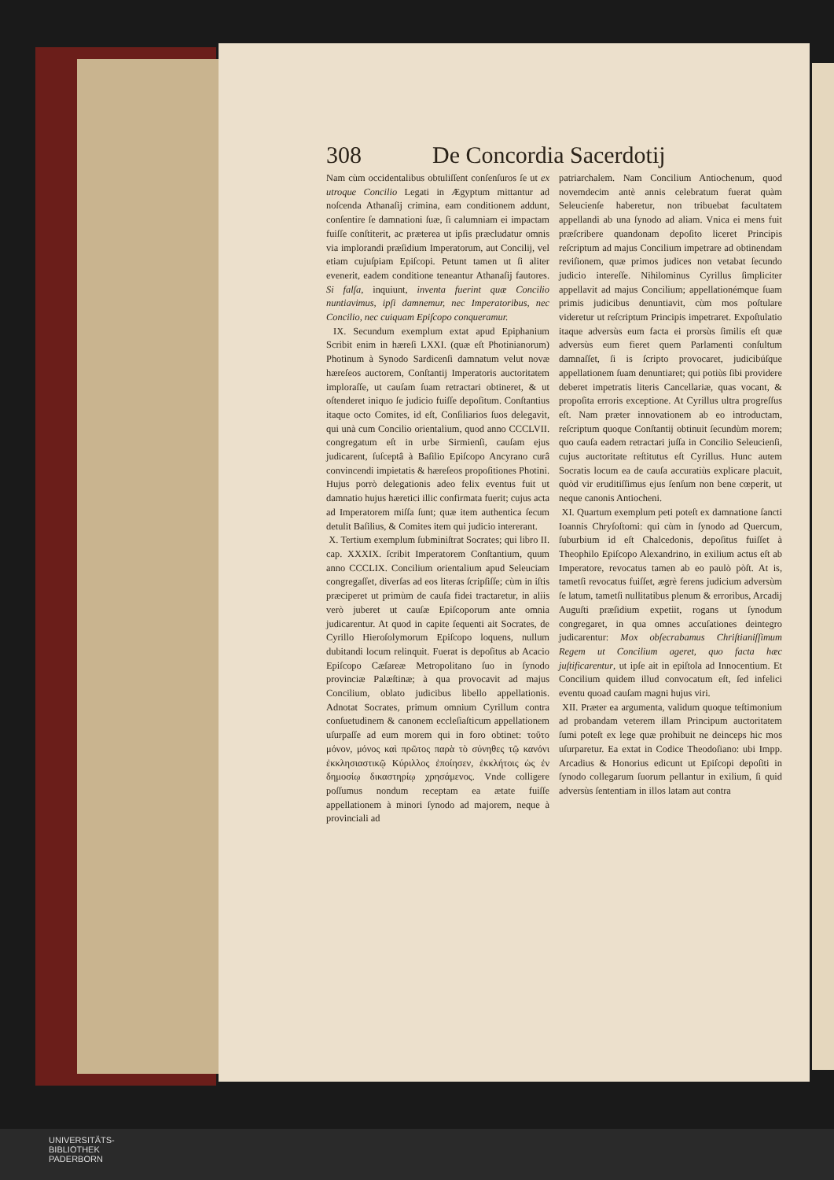308 De Concordia Sacerdotij
Nam cùm occidentalibus obtuliſſent conſenſuros ſe ut ex utroque Concilio Legati in Ægyptum mittantur ad noſcenda Athanaſij crimina, eam conditionem addunt, conſentire ſe damnationi ſuæ, ſi calumniam ei impactam fuiſſe conſtiterit, ac præterea ut ipſis præcludatur omnis via implorandi præſidium Imperatorum, aut Concilij, vel etiam cujuſpiam Epiſcopi. Petunt tamen ut ſi aliter evenerit, eadem conditione teneantur Athanaſij fautores. Si falſa, inquiunt, inventa fuerint quæ Concilio nuntiavimus, ipſi damnemur, nec Imperatoribus, nec Concilio, nec cuiquam Epiſcopo conqueramur.
IX. Secundum exemplum extat apud Epiphanium Scribit enim in hæreſi LXXI. (quæ eſt Photinianorum) Photinum à Synodo Sardicenſi damnatum velut novæ hæreſeos auctorem, Conſtantij Imperatoris auctoritatem imploraſſe, ut cauſam ſuam retractari obtineret, & ut oſtenderet iniquo ſe judicio fuiſſe depoſitum. Conſtantius itaque octo Comites, id eſt, Conſiliarios ſuos delegavit, qui unà cum Concilio orientalium, quod anno CCCLVII. congregatum eſt in urbe Sirmienſi, cauſam ejus judicarent, ſuſceptâ à Baſilio Epiſcopo Ancyrano curâ convincendi impietatis & hæreſeos propoſitiones Photini. Hujus porrò delegationis adeo felix eventus fuit ut damnatio hujus hæretici illic confirmata fuerit; cujus acta ad Imperatorem miſſa ſunt; quæ item authentica ſecum detulit Baſilius, & Comites item qui judicio intererant.
X. Tertium exemplum ſubminiſtrat Socrates; qui libro II. cap. XXXIX. ſcribit Imperatorem Conſtantium, quum anno CCCLIX. Concilium orientalium apud Seleuciam congregaſſet, diverſas ad eos literas ſcripſiſſe; cùm in iſtis præciperet ut primùm de cauſa fidei tractaretur, in aliis verò juberet ut cauſæ Epiſcoporum ante omnia judicarentur. At quod in capite ſequenti ait Socrates, de Cyrillo Hieroſolymorum Epiſcopo loquens, nullum dubitandi locum relinquit. Fuerat is depoſitus ab Acacio Epiſcopo Cæſareæ Metropolitano ſuo in ſynodo provinciæ Palæſtinæ; à qua provocavit ad majus Concilium, oblato judicibus libello appellationis. Adnotat Socrates, primum omnium Cyrillum contra conſuetudinem & canonem eccleſiaſticum appellationem uſurpaſſe ad eum morem qui in foro obtinet: τοῦτο μόνον, μόνος καὶ πρῶτος παρὰ τὸ σύνηθες τῷ κανόνι ἐκκλησιαστικῷ Κύριλλος ἐποίησεν, ἐκκλήτοις ὡς ἐν δημοσίῳ δικαστηρίῳ χρησάμενος. Vnde colligere poſſumus nondum receptam ea ætate fuiſſe appellationem à minori ſynodo ad majorem, neque à provinciali ad
patriarchalem. Nam Concilium Antiochenum, quod novemdecim antè annis celebratum fuerat quàm Seleucienſe haberetur, non tribuebat facultatem appellandi ab una ſynodo ad aliam. Vnica ei mens fuit præſcribere quandonam depoſito liceret Principis reſcriptum ad majus Concilium impetrare ad obtinendam reviſionem, quæ primos judices non vetabat ſecundo judicio intereſſe. Nihilominus Cyrillus ſimpliciter appellavit ad majus Concilium; appellationémque ſuam primis judicibus denuntiavit, cùm mos poſtulare videretur ut reſcriptum Principis impetraret. Expoſtulatio itaque adversùs eum facta ei prorsùs ſimilis eſt quæ adversùs eum fieret quem Parlamenti conſultum damnaſſet, ſi is ſcripto provocaret, judicibúſque appellationem ſuam denuntiaret; qui potiùs ſibi providere deberet impetratis literis Cancellariæ, quas vocant, & propoſita erroris exceptione. At Cyrillus ultra progreſſus eſt. Nam præter innovationem ab eo introductam, reſcriptum quoque Conſtantij obtinuit ſecundùm morem; quo cauſa eadem retractari juſſa in Concilio Seleucienſi, cujus auctoritate reſtitutus eſt Cyrillus. Hunc autem Socratis locum ea de cauſa accuratiùs explicare placuit, quòd vir eruditiſſimus ejus ſenſum non bene cœperit, ut neque canonis Antiocheni.
XI. Quartum exemplum peti poteſt ex damnatione ſancti Ioannis Chryſoſtomi: qui cùm in ſynodo ad Quercum, ſuburbium id eſt Chalcedonis, depoſitus fuiſſet à Theophilo Epiſcopo Alexandrino, in exilium actus eſt ab Imperatore, revocatus tamen ab eo paulò pòſt. At is, tametſi revocatus fuiſſet, ægrè ferens judicium adversùm ſe latum, tametſi nullitatibus plenum & erroribus, Arcadij Auguſti præſidium expetiit, rogans ut ſynodum congregaret, in qua omnes accuſationes deintegro judicarentur: Mox obſecrabamus Chriſtianiſſimum Regem ut Concilium ageret, quo facta hæc juſtificarentur, ut ipſe ait in epiſtola ad Innocentium. Et Concilium quidem illud convocatum eſt, ſed infelici eventu quoad cauſam magni hujus viri.
XII. Præter ea argumenta, validum quoque teſtimonium ad probandam veterem illam Principum auctoritatem ſumi poteſt ex lege quæ prohibuit ne deinceps hic mos uſurparetur. Ea extat in Codice Theodoſiano: ubi Impp. Arcadius & Honorius edicunt ut Epiſcopi depoſiti in ſynodo collegarum ſuorum pellantur in exilium, ſi quid adversùs ſententiam in illos latam aut contra
UNIVERSITÄTS-
BIBLIOTHEK
PADERBORN